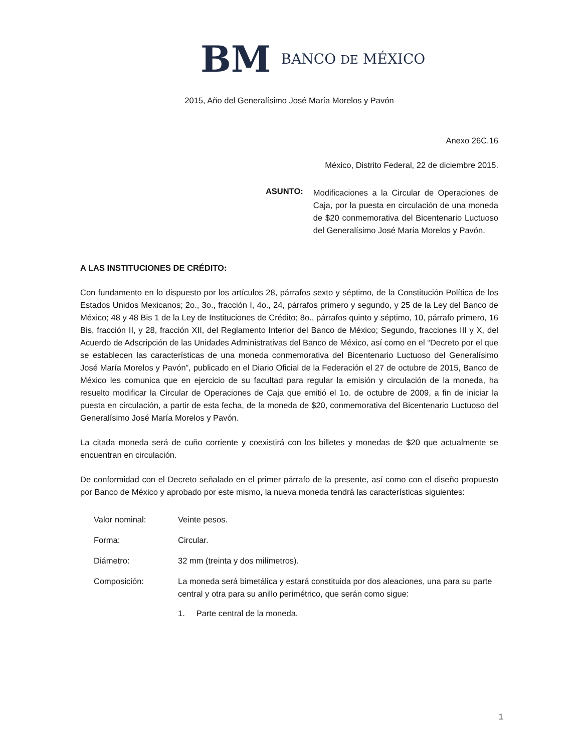BM BANCO DE MÉXICO
2015, Año del Generalísimo José María Morelos y Pavón
Anexo 26C.16
México, Distrito Federal, 22 de diciembre 2015.
ASUNTO:
Modificaciones a la Circular de Operaciones de Caja, por la puesta en circulación de una moneda de $20 conmemorativa del Bicentenario Luctuoso del Generalísimo José María Morelos y Pavón.
A LAS INSTITUCIONES DE CRÉDITO:
Con fundamento en lo dispuesto por los artículos 28, párrafos sexto y séptimo, de la Constitución Política de los Estados Unidos Mexicanos; 2o., 3o., fracción I, 4o., 24, párrafos primero y segundo, y 25 de la Ley del Banco de México; 48 y 48 Bis 1 de la Ley de Instituciones de Crédito; 8o., párrafos quinto y séptimo, 10, párrafo primero, 16 Bis, fracción II, y 28, fracción XII, del Reglamento Interior del Banco de México; Segundo, fracciones III y X, del Acuerdo de Adscripción de las Unidades Administrativas del Banco de México, así como en el “Decreto por el que se establecen las características de una moneda conmemorativa del Bicentenario Luctuoso del Generalísimo José María Morelos y Pavón”, publicado en el Diario Oficial de la Federación el 27 de octubre de 2015, Banco de México les comunica que en ejercicio de su facultad para regular la emisión y circulación de la moneda, ha resuelto modificar la Circular de Operaciones de Caja que emitió el 1o. de octubre de 2009, a fin de iniciar la puesta en circulación, a partir de esta fecha, de la moneda de $20, conmemorativa del Bicentenario Luctuoso del Generalísimo José María Morelos y Pavón.
La citada moneda será de cuño corriente y coexistirá con los billetes y monedas de $20 que actualmente se encuentran en circulación.
De conformidad con el Decreto señalado en el primer párrafo de la presente, así como con el diseño propuesto por Banco de México y aprobado por este mismo, la nueva moneda tendrá las características siguientes:
Valor nominal: Veinte pesos.
Forma: Circular.
Diámetro: 32 mm (treinta y dos milímetros).
Composición: La moneda será bimetálica y estará constituida por dos aleaciones, una para su parte central y otra para su anillo perimétrico, que serán como sigue:
1. Parte central de la moneda.
1